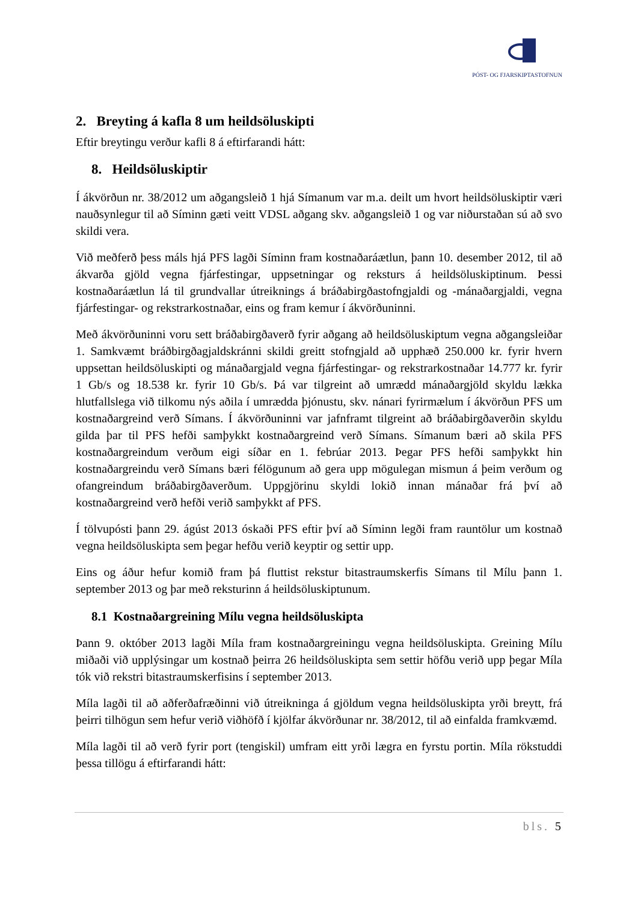PÓST- OG FJARSKIPTASTOFNUN
2. Breyting á kafla 8 um heildsöluskipti
Eftir breytingu verður kafli 8 á eftirfarandi hátt:
8. Heildsöluskiptir
Í ákvörðun nr. 38/2012 um aðgangsleið 1 hjá Símanum var m.a. deilt um hvort heildsöluskiptir væri nauðsynlegur til að Síminn gæti veitt VDSL aðgang skv. aðgangsleið 1 og var niðurstaðan sú að svo skildi vera.
Við meðferð þess máls hjá PFS lagði Síminn fram kostnaðaráætlun, þann 10. desember 2012, til að ákvarða gjöld vegna fjárfestingar, uppsetningar og reksturs á heildsöluskiptinum. Þessi kostnaðaráætlun lá til grundvallar útreiknings á bráðabirgðastofngjaldi og -mánaðargjaldi, vegna fjárfestingar- og rekstrarkostnaðar, eins og fram kemur í ákvörðuninni.
Með ákvörðuninni voru sett bráðabirgðaverð fyrir aðgang að heildsöluskiptum vegna aðgangsleiðar 1. Samkvæmt bráðbirgðagjaldskránni skildi greitt stofngjald að upphæð 250.000 kr. fyrir hvern uppsettan heildsöluskipti og mánaðargjald vegna fjárfestingar- og rekstrarkostnaðar 14.777 kr. fyrir 1 Gb/s og 18.538 kr. fyrir 10 Gb/s. Þá var tilgreint að umrædd mánaðargjöld skyldu lækka hlutfallslega við tilkomu nýs aðila í umrædda þjónustu, skv. nánari fyrirmælum í ákvörðun PFS um kostnaðargreind verð Símans. Í ákvörðuninni var jafnframt tilgreint að bráðabirgðaverðin skyldu gilda þar til PFS hefði samþykkt kostnaðargreind verð Símans. Símanum bæri að skila PFS kostnaðargreindum verðum eigi síðar en 1. febrúar 2013. Þegar PFS hefði samþykkt hin kostnaðargreindu verð Símans bæri félögunum að gera upp mögulegan mismun á þeim verðum og ofangreindum bráðabirgðaverðum. Uppgjörinu skyldi lokið innan mánaðar frá því að kostnaðargreind verð hefði verið samþykkt af PFS.
Í tölvupósti þann 29. ágúst 2013 óskaði PFS eftir því að Síminn legði fram rauntölur um kostnað vegna heildsöluskipta sem þegar hefðu verið keyptir og settir upp.
Eins og áður hefur komið fram þá fluttist rekstur bitastraumskerfis Símans til Mílu þann 1. september 2013 og þar með reksturinn á heildsöluskiptunum.
8.1 Kostnaðargreining Mílu vegna heildsöluskipta
Þann 9. október 2013 lagði Míla fram kostnaðargreiningu vegna heildsöluskipta. Greining Mílu miðaði við upplýsingar um kostnað þeirra 26 heildsöluskipta sem settir höfðu verið upp þegar Míla tók við rekstri bitastraumskerfisins í september 2013.
Míla lagði til að aðferðafræðinni við útreikninga á gjöldum vegna heildsöluskipta yrði breytt, frá þeirri tilhögun sem hefur verið viðhöfð í kjölfar ákvörðunar nr. 38/2012, til að einfalda framkvæmd.
Míla lagði til að verð fyrir port (tengiskil) umfram eitt yrði lægra en fyrstu portin. Míla rökstuddi þessa tillögu á eftirfarandi hátt:
bls. 5